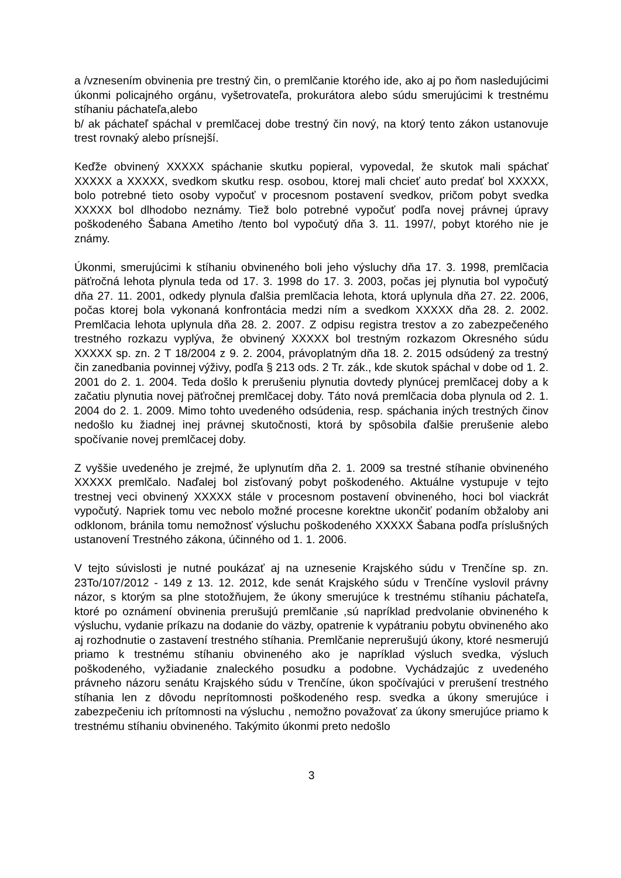a /vznesením obvinenia pre trestný čin, o premlčanie ktorého ide, ako aj po ňom nasledujúcimi úkonmi policajného orgánu, vyšetrovateľa, prokurátora alebo súdu smerujúcimi k trestnému stíhaniu páchateľa,alebo
b/ ak páchateľ spáchal v premlčacej dobe trestný čin nový, na ktorý tento zákon ustanovuje trest rovnaký alebo prísnejší.
Keďže obvinený XXXXX spáchanie skutku popieral, vypovedal, že skutok mali spáchať XXXXX a XXXXX, svedkom skutku resp. osobou, ktorej mali chcieť auto predať bol XXXXX, bolo potrebné tieto osoby vypočuť v procesnom postavení svedkov, pričom pobyt svedka XXXXX bol dlhodobo neznámy. Tiež bolo potrebné vypočuť podľa novej právnej úpravy poškodeného Šabana Ametiho /tento bol vypočutý dňa 3. 11. 1997/, pobyt ktorého nie je známy.
Úkonmi, smerujúcimi k stíhaniu obvineného boli jeho výsluchy dňa 17. 3. 1998, premlčacia päťročná lehota plynula teda od 17. 3. 1998 do 17. 3. 2003, počas jej plynutia bol vypočutý dňa 27. 11. 2001, odkedy plynula ďalšia premlčacia lehota, ktorá uplynula dňa 27. 22. 2006, počas ktorej bola vykonaná konfrontácia medzi ním a svedkom XXXXX dňa 28. 2. 2002. Premlčacia lehota uplynula dňa 28. 2. 2007. Z odpisu registra trestov a zo zabezpečeného trestného rozkazu vyplýva, že obvinený XXXXX bol trestným rozkazom Okresného súdu XXXXX sp. zn. 2 T 18/2004 z 9. 2. 2004, právoplatným dňa 18. 2. 2015 odsúdený za trestný čin zanedbania povinnej výživy, podľa § 213 ods. 2 Tr. zák., kde skutok spáchal v dobe od 1. 2. 2001 do 2. 1. 2004. Teda došlo k prerušeniu plynutia dovtedy plynúcej premlčacej doby a k začatiu plynutia novej päťročnej premlčacej doby. Táto nová premlčacia doba plynula od 2. 1. 2004 do 2. 1. 2009. Mimo tohto uvedeného odsúdenia, resp. spáchania iných trestných činov nedošlo ku žiadnej inej právnej skutočnosti, ktorá by spôsobila ďalšie prerušenie alebo spočívanie novej premlčacej doby.
Z vyššie uvedeného je zrejmé, že uplynutím dňa 2. 1. 2009 sa trestné stíhanie obvineného XXXXX premlčalo. Naďalej bol zisťovaný pobyt poškodeného. Aktuálne vystupuje v tejto trestnej veci obvinený XXXXX stále v procesnom postavení obvineného, hoci bol viackrát vypočutý. Napriek tomu vec nebolo možné procesne korektne ukončiť podaním obžaloby ani odklonom, bránila tomu nemožnosť výsluchu poškodeného XXXXX Šabana podľa príslušných ustanovení Trestného zákona, účinného od 1. 1. 2006.
V tejto súvislosti je nutné poukázať aj na uznesenie Krajského súdu v Trenčíne sp. zn. 23To/107/2012 - 149 z 13. 12. 2012, kde senát Krajského súdu v Trenčíne vyslovil právny názor, s ktorým sa plne stotožňujem, že úkony smerujúce k trestnému stíhaniu páchateľa, ktoré po oznámení obvinenia prerušujú premlčanie ,sú napríklad predvolanie obvineného k výsluchu, vydanie príkazu na dodanie do väzby, opatrenie k vypátraniu pobytu obvineného ako aj rozhodnutie o zastavení trestného stíhania. Premlčanie neprerušujú úkony, ktoré nesmerujú priamo k trestnému stíhaniu obvineného ako je napríklad výsluch svedka, výsluch poškodeného, vyžiadanie znaleckého posudku a podobne. Vychádzajúc z uvedeného právneho názoru senátu Krajského súdu v Trenčíne, úkon spočívajúci v prerušení trestného stíhania len z dôvodu neprítomnosti poškodeného resp. svedka a úkony smerujúce i zabezpečeniu ich prítomnosti na výsluchu , nemožno považovať za úkony smerujúce priamo k trestnému stíhaniu obvineného. Takýmito úkonmi preto nedošlo
3